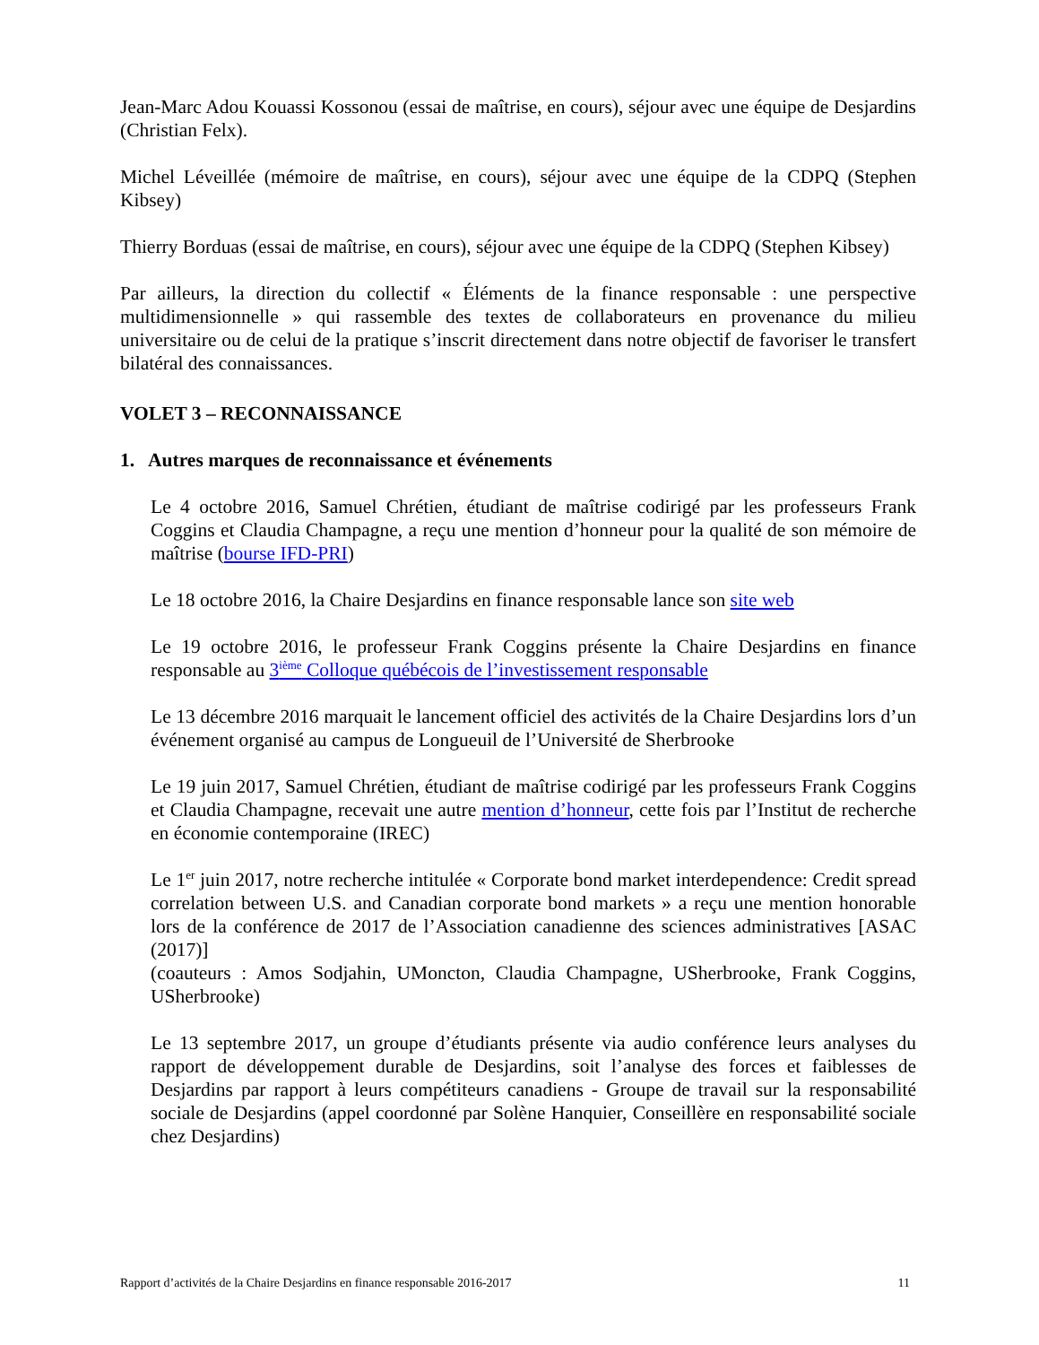Jean-Marc Adou Kouassi Kossonou (essai de maîtrise, en cours), séjour avec une équipe de Desjardins (Christian Felx).
Michel Léveillée (mémoire de maîtrise, en cours), séjour avec une équipe de la CDPQ (Stephen Kibsey)
Thierry Borduas (essai de maîtrise, en cours), séjour avec une équipe de la CDPQ (Stephen Kibsey)
Par ailleurs, la direction du collectif « Éléments de la finance responsable : une perspective multidimensionnelle » qui rassemble des textes de collaborateurs en provenance du milieu universitaire ou de celui de la pratique s’inscrit directement dans notre objectif de favoriser le transfert bilatéral des connaissances.
VOLET 3 – RECONNAISSANCE
1. Autres marques de reconnaissance et événements
Le 4 octobre 2016, Samuel Chrétien, étudiant de maîtrise codirigé par les professeurs Frank Coggins et Claudia Champagne, a reçu une mention d’honneur pour la qualité de son mémoire de maîtrise (bourse IFD-PRI)
Le 18 octobre 2016, la Chaire Desjardins en finance responsable lance son site web
Le 19 octobre 2016, le professeur Frank Coggins présente la Chaire Desjardins en finance responsable au 3<sup>ième</sup> Colloque québécois de l’investissement responsable
Le 13 décembre 2016 marquait le lancement officiel des activités de la Chaire Desjardins lors d’un événement organisé au campus de Longueuil de l’Université de Sherbrooke
Le 19 juin 2017, Samuel Chrétien, étudiant de maîtrise codirigé par les professeurs Frank Coggins et Claudia Champagne, recevait une autre mention d’honneur, cette fois par l’Institut de recherche en économie contemporaine (IREC)
Le 1<sup>er</sup> juin 2017, notre recherche intitulée « Corporate bond market interdependence: Credit spread correlation between U.S. and Canadian corporate bond markets » a reçu une mention honorable lors de la conférence de 2017 de l’Association canadienne des sciences administratives [ASAC (2017)]
(coauteurs : Amos Sodjahin, UMoncton, Claudia Champagne, USherbrooke, Frank Coggins, USherbrooke)
Le 13 septembre 2017, un groupe d’étudiants présente via audio conférence leurs analyses du rapport de développement durable de Desjardins, soit l’analyse des forces et faiblesses de Desjardins par rapport à leurs compétiteurs canadiens - Groupe de travail sur la responsabilité sociale de Desjardins (appel coordonné par Solène Hanquier, Conseillère en responsabilité sociale chez Desjardins)
Rapport d’activités de la Chaire Desjardins en finance responsable 2016-2017 11